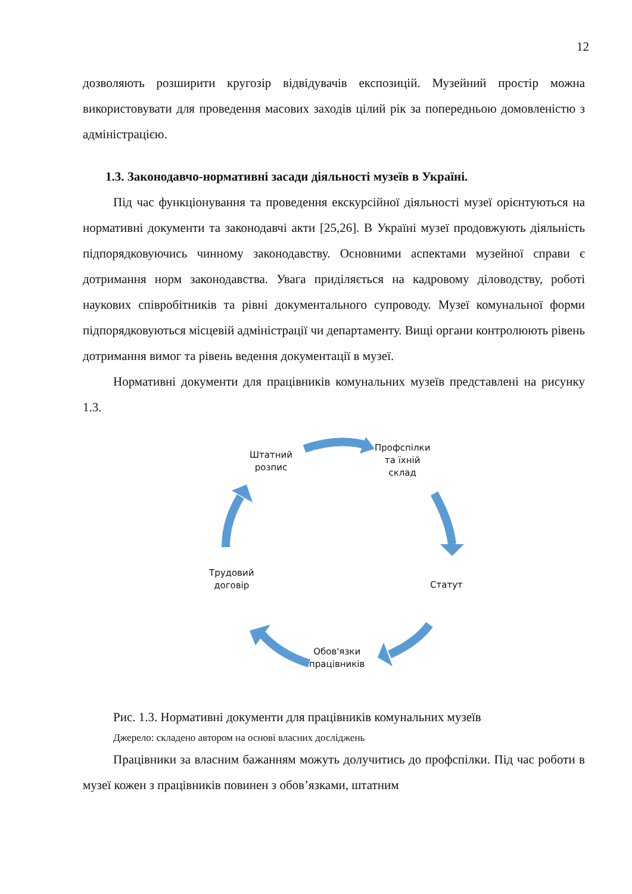12
дозволяють розширити кругозір відвідувачів експозицій. Музейний простір можна використовувати для проведення масових заходів цілий рік за попередньою домовленістю з адміністрацією.
1.3. Законодавчо-нормативні засади діяльності музеїв в Україні.
Під час функціонування та проведення екскурсійної діяльності музеї орієнтуються на нормативні документи та законодавчі акти [25,26]. В Україні музеї продовжують діяльність підпорядковуючись чинному законодавству. Основними аспектами музейної справи є дотримання норм законодавства. Увага приділяється на кадровому діловодству, роботі наукових співробітників та рівні документального супроводу. Музеї комунальної форми підпорядковуються місцевій адміністрації чи департаменту. Вищі органи контролюють рівень дотримання вимог та рівень ведення документації в музеї.
Нормативні документи для працівників комунальних музеїв представлені на рисунку 1.3.
Штатний
розпис
Профспілки
та їхній
склад
Статут
Обов'язки
працівників
Трудовий
договір
Рис. 1.3. Нормативні документи для працівників комунальних музеїв
Джерело: складено автором на основі власних досліджень
Працівники за власним бажанням можуть долучитись до профспілки. Під час роботи в музеї кожен з працівників повинен з обов’язками, штатним